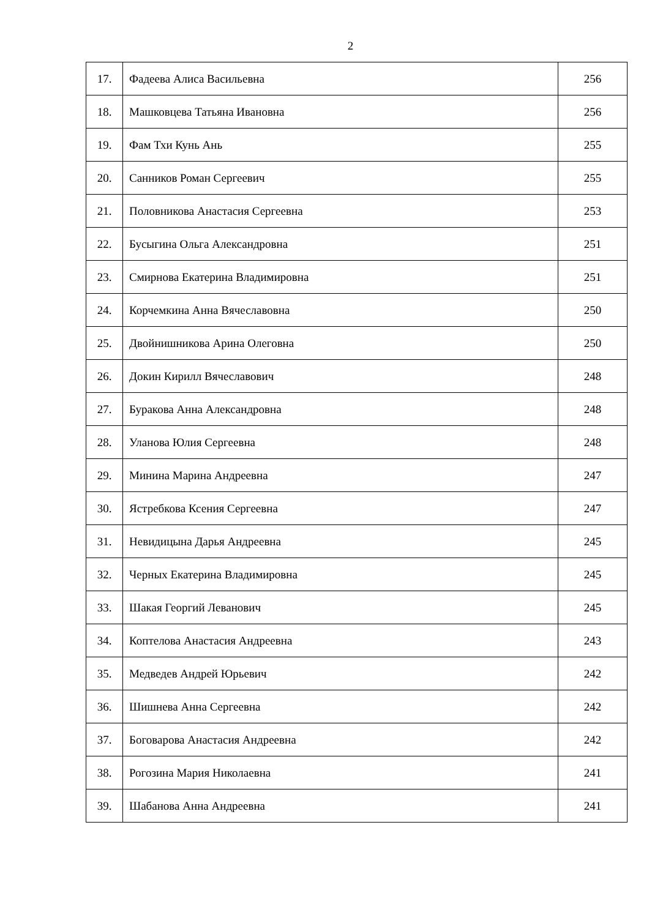2
| 17. | Фадеева Алиса Васильевна | 256 |
| 18. | Машковцева Татьяна Ивановна | 256 |
| 19. | Фам Тхи Кунь Ань | 255 |
| 20. | Санников Роман Сергеевич | 255 |
| 21. | Половникова Анастасия Сергеевна | 253 |
| 22. | Бусыгина Ольга Александровна | 251 |
| 23. | Смирнова Екатерина Владимировна | 251 |
| 24. | Корчемкина Анна Вячеславовна | 250 |
| 25. | Двойнишникова Арина Олеговна | 250 |
| 26. | Докин Кирилл Вячеславович | 248 |
| 27. | Буракова Анна Александровна | 248 |
| 28. | Уланова Юлия Сергеевна | 248 |
| 29. | Минина Марина Андреевна | 247 |
| 30. | Ястребкова Ксения Сергеевна | 247 |
| 31. | Невидицына Дарья Андреевна | 245 |
| 32. | Черных Екатерина Владимировна | 245 |
| 33. | Шакая Георгий Леванович | 245 |
| 34. | Коптелова Анастасия Андреевна | 243 |
| 35. | Медведев Андрей Юрьевич | 242 |
| 36. | Шишнева Анна Сергеевна | 242 |
| 37. | Боговарова Анастасия Андреевна | 242 |
| 38. | Рогозина Мария Николаевна | 241 |
| 39. | Шабанова Анна Андреевна | 241 |